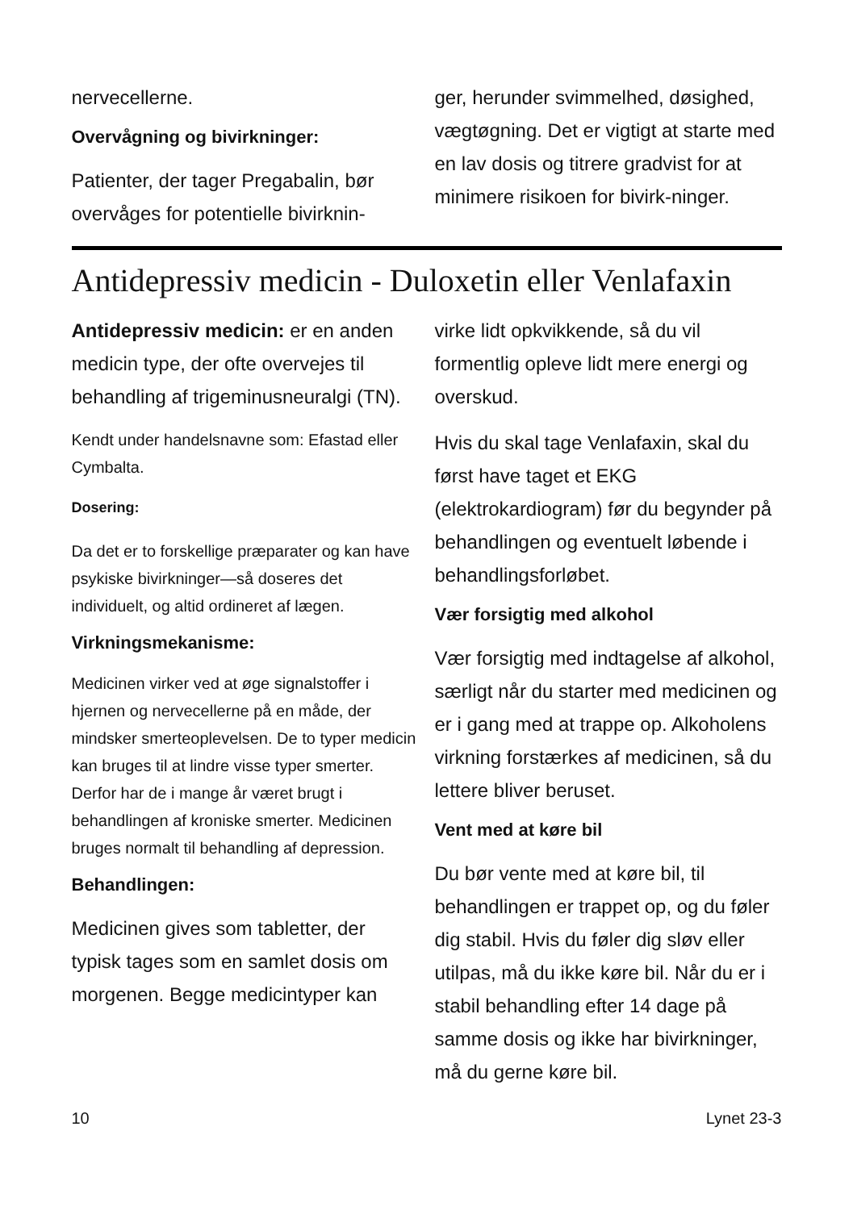nervecellerne.
Overvågning og bivirkninger:
Patienter, der tager Pregabalin, bør overvåges for potentielle bivirknin-
ger, herunder svimmelhed, døsighed, vægtøgning. Det er vigtigt at starte med en lav dosis og titrere gradvist for at minimere risikoen for bivirk-ninger.
Antidepressiv medicin - Duloxetin eller Venlafaxin
Antidepressiv medicin: er en anden medicin type, der ofte overvejes til behandling af trigeminusneuralgi (TN).
Kendt under handelsnavne som: Efastad eller Cymbalta.
Dosering:
Da det er to forskellige præparater og kan have psykiske bivirkninger—så doseres det individuelt, og altid ordineret af lægen.
Virkningsmekanisme:
Medicinen virker ved at øge signalstoffer i hjernen og nervecellerne på en måde, der mindsker smerteoplevelsen. De to typer medicin kan bruges til at lindre visse typer smerter. Derfor har de i mange år været brugt i behandlingen af kroniske smerter. Medicinen bruges normalt til behandling af depression.
Behandlingen:
Medicinen gives som tabletter, der typisk tages som en samlet dosis om morgenen. Begge medicintyper kan
virke lidt opkvikkende, så du vil formentlig opleve lidt mere energi og overskud.
Hvis du skal tage Venlafaxin, skal du først have taget et EKG (elektrokardiogram) før du begynder på behandlingen og eventuelt løbende i behandlingsforløbet.
Vær forsigtig med alkohol
Vær forsigtig med indtagelse af alkohol, særligt når du starter med medicinen og er i gang med at trappe op. Alkoholens virkning forstærkes af medicinen, så du lettere bliver beruset.
Vent med at køre bil
Du bør vente med at køre bil, til behandlingen er trappet op, og du føler dig stabil. Hvis du føler dig sløv eller utilpas, må du ikke køre bil. Når du er i stabil behandling efter 14 dage på samme dosis og ikke har bivirkninger, må du gerne køre bil.
10 Lynet 23-3